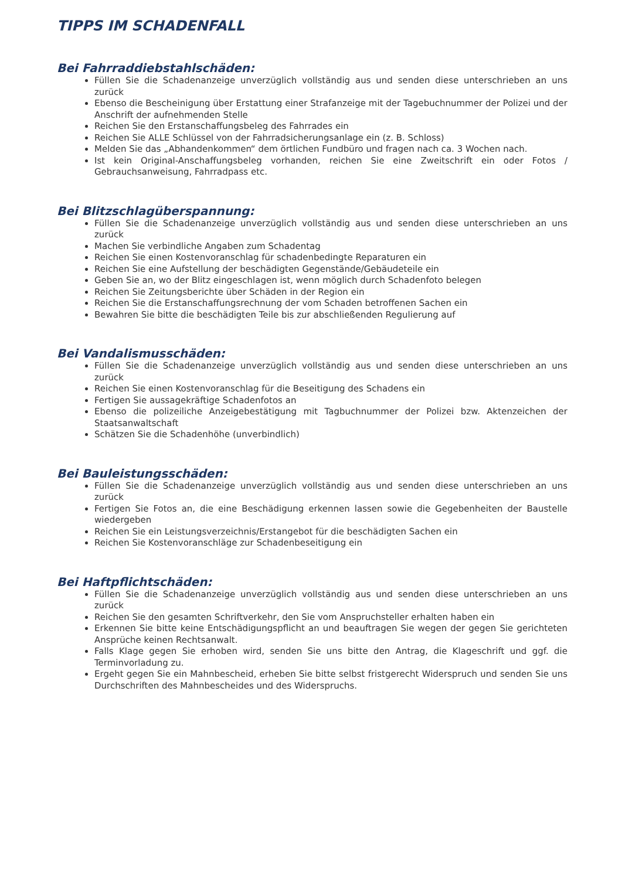TIPPS IM SCHADENFALL
Bei Fahrraddiebstahlschäden:
Füllen Sie die Schadenanzeige unverzüglich vollständig aus und senden diese unterschrieben an uns zurück
Ebenso die Bescheinigung über Erstattung einer Strafanzeige mit der Tagebuchnummer der Polizei und der Anschrift der aufnehmenden Stelle
Reichen Sie den Erstanschaffungsbeleg des Fahrrades ein
Reichen Sie ALLE Schlüssel von der Fahrradsicherungsanlage ein (z. B. Schloss)
Melden Sie das „Abhandenkommen“ dem örtlichen Fundbüro und fragen nach ca. 3 Wochen nach.
Ist kein Original-Anschaffungsbeleg vorhanden, reichen Sie eine Zweitschrift ein oder Fotos / Gebrauchsanweisung, Fahrradpass etc.
Bei Blitzschlagüberspannung:
Füllen Sie die Schadenanzeige unverzüglich vollständig aus und senden diese unterschrieben an uns zurück
Machen Sie verbindliche Angaben zum Schadentag
Reichen Sie einen Kostenvoranschlag für schadenbedingte Reparaturen ein
Reichen Sie eine Aufstellung der beschädigten Gegenstände/Gebäudeteile ein
Geben Sie an, wo der Blitz eingeschlagen ist, wenn möglich durch Schadenfoto belegen
Reichen Sie Zeitungsberichte über Schäden in der Region ein
Reichen Sie die Erstanschaffungsrechnung der vom Schaden betroffenen Sachen ein
Bewahren Sie bitte die beschädigten Teile bis zur abschließenden Regulierung auf
Bei Vandalismusschäden:
Füllen Sie die Schadenanzeige unverzüglich vollständig aus und senden diese unterschrieben an uns zurück
Reichen Sie einen Kostenvoranschlag für die Beseitigung des Schadens ein
Fertigen Sie aussagekräftige Schadenfotos an
Ebenso die polizeiliche Anzeigebestätigung mit Tagbuchnummer der Polizei bzw. Aktenzeichen der Staatsanwaltschaft
Schätzen Sie die Schadenhöhe (unverbindlich)
Bei Bauleistungsschäden:
Füllen Sie die Schadenanzeige unverzüglich vollständig aus und senden diese unterschrieben an uns zurück
Fertigen Sie Fotos an, die eine Beschädigung erkennen lassen sowie die Gegebenheiten der Baustelle wiedergeben
Reichen Sie ein Leistungsverzeichnis/Erstangebot für die beschädigten Sachen ein
Reichen Sie Kostenvoranschläge zur Schadenbeseitigung ein
Bei Haftpflichtschäden:
Füllen Sie die Schadenanzeige unverzüglich vollständig aus und senden diese unterschrieben an uns zurück
Reichen Sie den gesamten Schriftverkehr, den Sie vom Anspruchsteller erhalten haben ein
Erkennen Sie bitte keine Entschädigungspflicht an und beauftragen Sie wegen der gegen Sie gerichteten Ansprüche keinen Rechtsanwalt.
Falls Klage gegen Sie erhoben wird, senden Sie uns bitte den Antrag, die Klageschrift und ggf. die Terminvorladung zu.
Ergeht gegen Sie ein Mahnbescheid, erheben Sie bitte selbst fristgerecht Widerspruch und senden Sie uns Durchschriften des Mahnbescheides und des Widerspruchs.